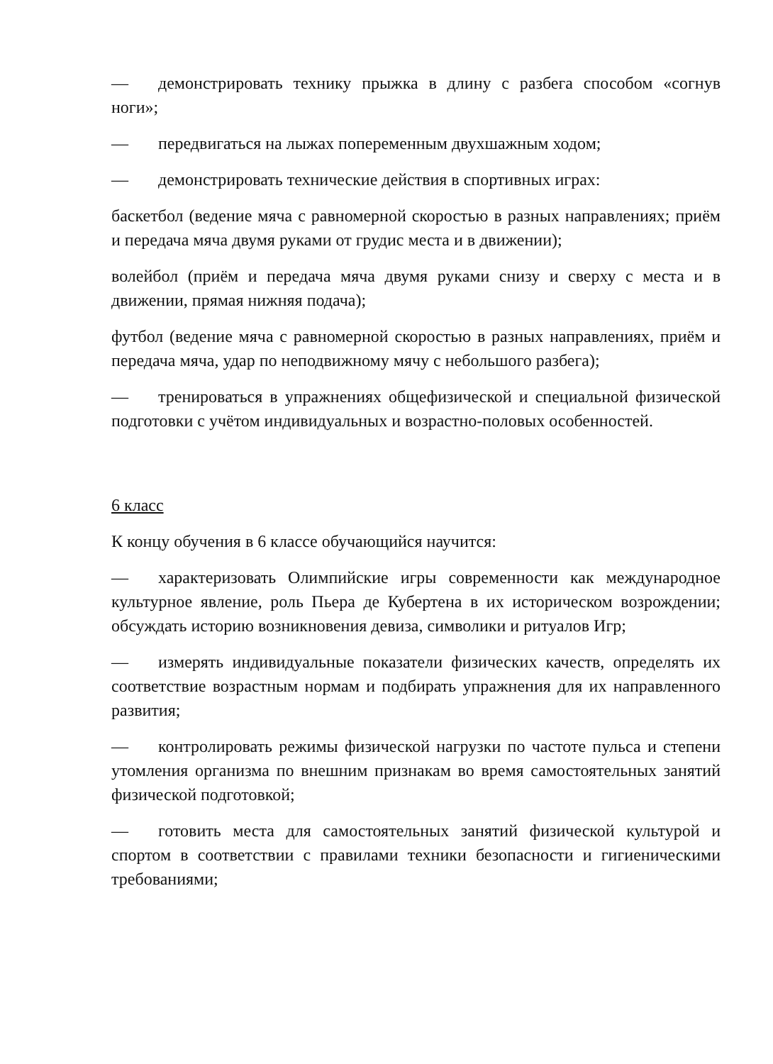— демонстрировать технику прыжка в длину с разбега способом «согнув ноги»;
— передвигаться на лыжах попеременным двухшажным ходом;
— демонстрировать технические действия в спортивных играх:
баскетбол (ведение мяча с равномерной скоростью в разных направлениях; приём и передача мяча двумя руками от грудис места и в движении);
волейбол (приём и передача мяча двумя руками снизу и сверху с места и в движении, прямая нижняя подача);
футбол (ведение мяча с равномерной скоростью в разных направлениях, приём и передача мяча, удар по неподвижному мячу с небольшого разбега);
— тренироваться в упражнениях общефизической и специальной физической подготовки с учётом индивидуальных и возрастно-половых особенностей.
6 класс
К концу обучения в 6 классе обучающийся научится:
— характеризовать Олимпийские игры современности как международное культурное явление, роль Пьера де Кубертена в их историческом возрождении; обсуждать историю возникновения девиза, символики и ритуалов Игр;
— измерять индивидуальные показатели физических качеств, определять их соответствие возрастным нормам и подбирать упражнения для их направленного развития;
— контролировать режимы физической нагрузки по частоте пульса и степени утомления организма по внешним признакам во время самостоятельных занятий физической подготовкой;
— готовить места для самостоятельных занятий физической культурой и спортом в соответствии с правилами техники безопасности и гигиеническими требованиями;